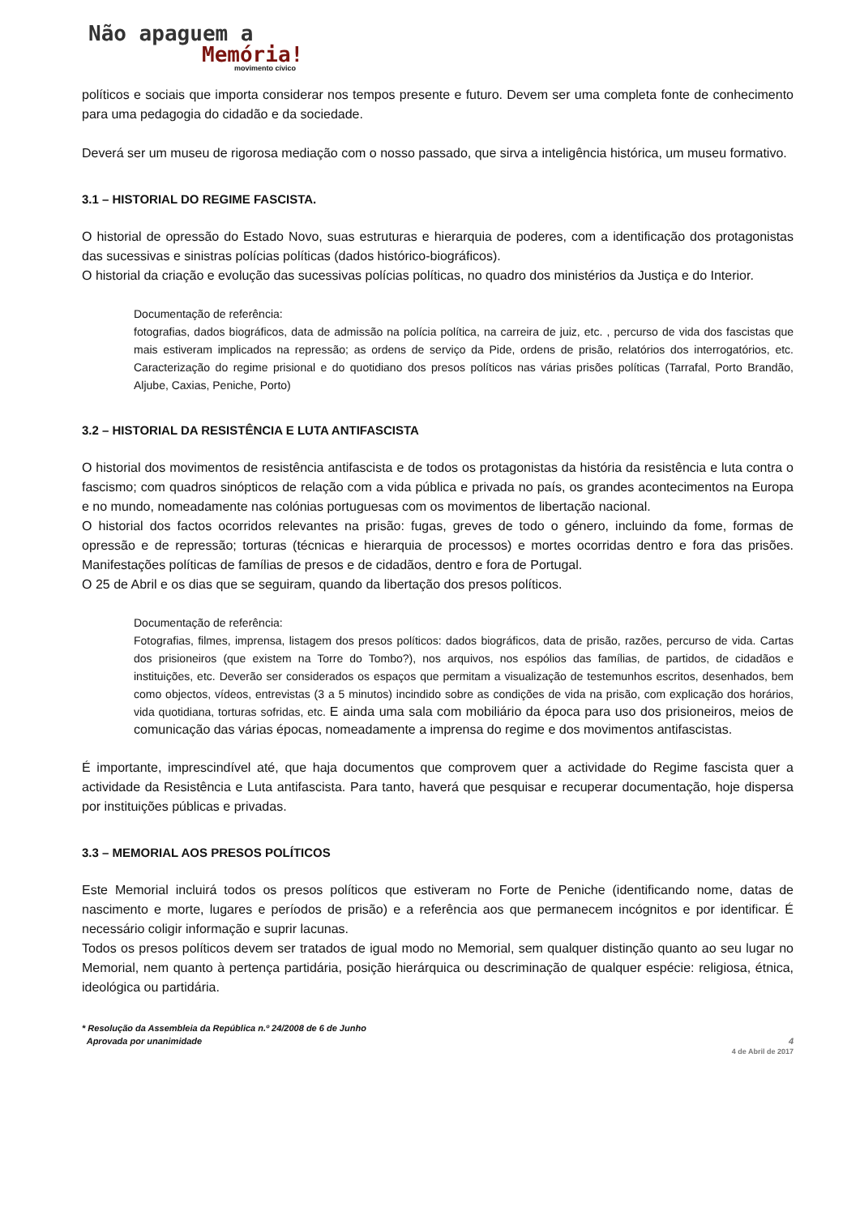Não apaguem a
Memória!
movimento cívico
políticos e sociais que importa considerar nos tempos presente e futuro. Devem ser uma completa fonte de conhecimento para uma pedagogia do cidadão e da sociedade.
Deverá ser um museu de rigorosa mediação com o nosso passado, que sirva a inteligência histórica, um museu formativo.
3.1 – HISTORIAL DO REGIME FASCISTA.
O historial de opressão do Estado Novo, suas estruturas e hierarquia de poderes, com a identificação dos protagonistas das sucessivas e sinistras polícias políticas (dados histórico-biográficos).
O historial da criação e evolução das sucessivas polícias políticas, no quadro dos ministérios da Justiça e do Interior.
Documentação de referência:
fotografias, dados biográficos, data de admissão na polícia política, na carreira de juiz, etc. , percurso de vida dos fascistas que mais estiveram implicados na repressão; as ordens de serviço da Pide, ordens de prisão, relatórios dos interrogatórios, etc. Caracterização do regime prisional e do quotidiano dos presos políticos nas várias prisões políticas (Tarrafal, Porto Brandão, Aljube, Caxias, Peniche, Porto)
3.2 – HISTORIAL DA RESISTÊNCIA E LUTA ANTIFASCISTA
O historial dos movimentos de resistência antifascista e de todos os protagonistas da história da resistência e luta contra o fascismo; com quadros sinópticos de relação com a vida pública e privada no país, os grandes acontecimentos na Europa e no mundo, nomeadamente nas colónias portuguesas com os movimentos de libertação nacional.
O historial dos factos ocorridos relevantes na prisão: fugas, greves de todo o género, incluindo da fome, formas de opressão e de repressão; torturas (técnicas e hierarquia de processos) e mortes ocorridas dentro e fora das prisões. Manifestações políticas de famílias de presos e de cidadãos, dentro e fora de Portugal.
O 25 de Abril e os dias que se seguiram, quando da libertação dos presos políticos.
Documentação de referência:
Fotografias, filmes, imprensa, listagem dos presos políticos: dados biográficos, data de prisão, razões, percurso de vida. Cartas dos prisioneiros (que existem na Torre do Tombo?), nos arquivos, nos espólios das famílias, de partidos, de cidadãos e instituições, etc. Deverão ser considerados os espaços que permitam a visualização de testemunhos escritos, desenhados, bem como objectos, vídeos, entrevistas (3 a 5 minutos) incindido sobre as condições de vida na prisão, com explicação dos horários, vida quotidiana, torturas sofridas, etc. E ainda uma sala com mobiliário da época para uso dos prisioneiros, meios de comunicação das várias épocas, nomeadamente a imprensa do regime e dos movimentos antifascistas.
É importante, imprescindível até, que haja documentos que comprovem quer a actividade do Regime fascista quer a actividade da Resistência e Luta antifascista. Para tanto, haverá que pesquisar e recuperar documentação, hoje dispersa por instituições públicas e privadas.
3.3 – MEMORIAL AOS PRESOS POLÍTICOS
Este Memorial incluirá todos os presos políticos que estiveram no Forte de Peniche (identificando nome, datas de nascimento e morte, lugares e períodos de prisão) e a referência aos que permanecem incógnitos e por identificar. É necessário coligir informação e suprir lacunas.
Todos os presos políticos devem ser tratados de igual modo no Memorial, sem qualquer distinção quanto ao seu lugar no Memorial, nem quanto à pertença partidária, posição hierárquica ou descriminação de qualquer espécie: religiosa, étnica, ideológica ou partidária.
* Resolução da Assembleia da República n.º 24/2008 de 6 de Junho
Aprovada por unanimidade 4
4 de Abril de 2017